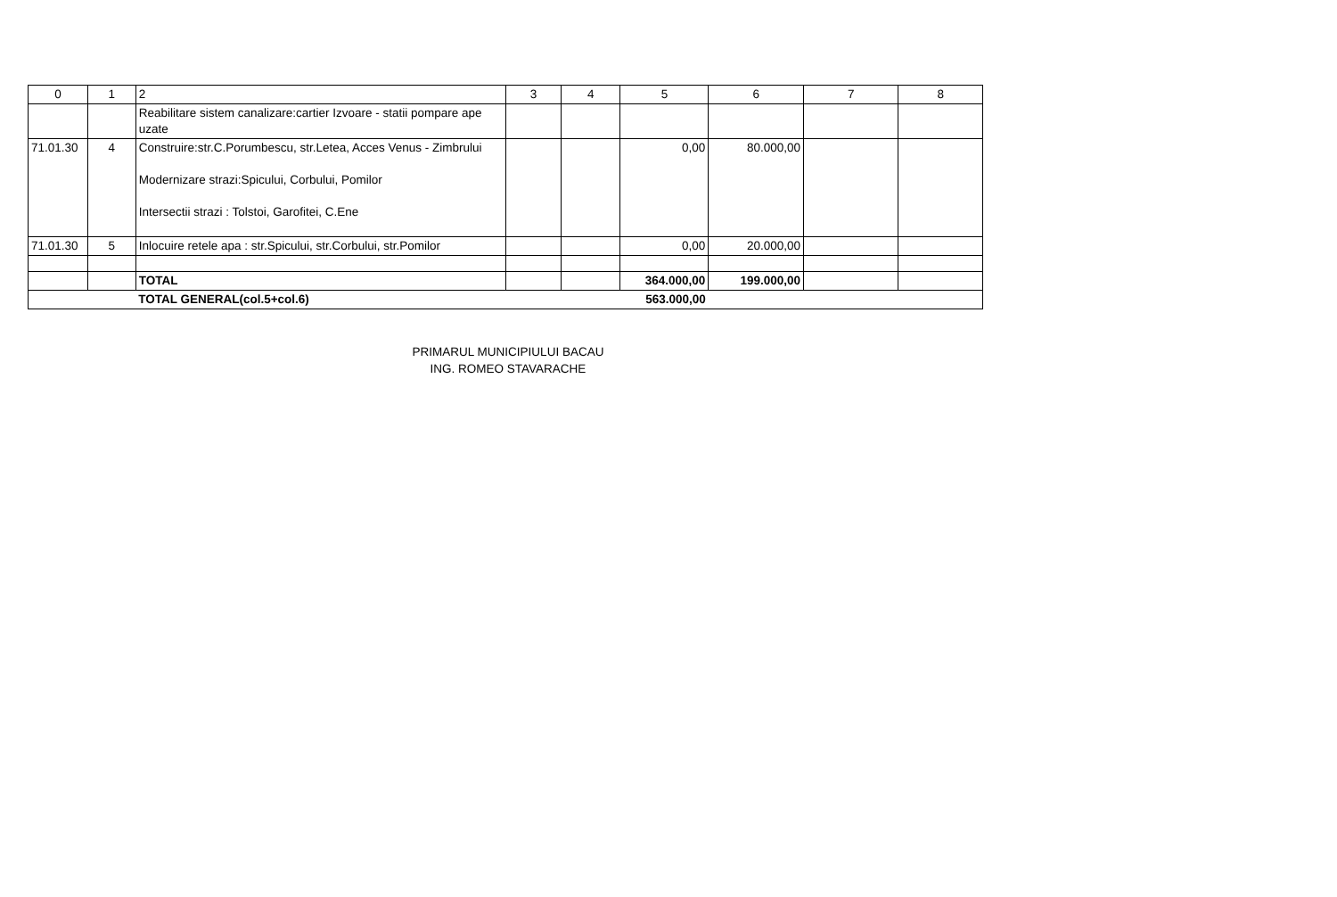| 0 | 1 | 2 | 3 | 4 | 5 | 6 | 7 | 8 |
| | | Reabilitare sistem canalizare:cartier Izvoare - statii pompare ape uzate | | | | | | |
| 71.01.30 | 4 | Construire:str.C.Porumbescu, str.Letea, Acces Venus - Zimbrului Modernizare strazi:Spicului, Corbului, Pomilor Intersectii strazi : Tolstoi, Garofitei, C.Ene | | | 0,00 | 80.000,00 | | |
| 71.01.30 | 5 | Inlocuire retele apa : str.Spicului, str.Corbului, str.Pomilor | | | 0,00 | 20.000,00 | | |
| | | TOTAL | | | 364.000,00 | 199.000,00 | | |
| | | TOTAL GENERAL(col.5+col.6) | | | 563.000,00 | | | |
PRIMARUL MUNICIPIULUI BACAU
ING. ROMEO STAVARACHE